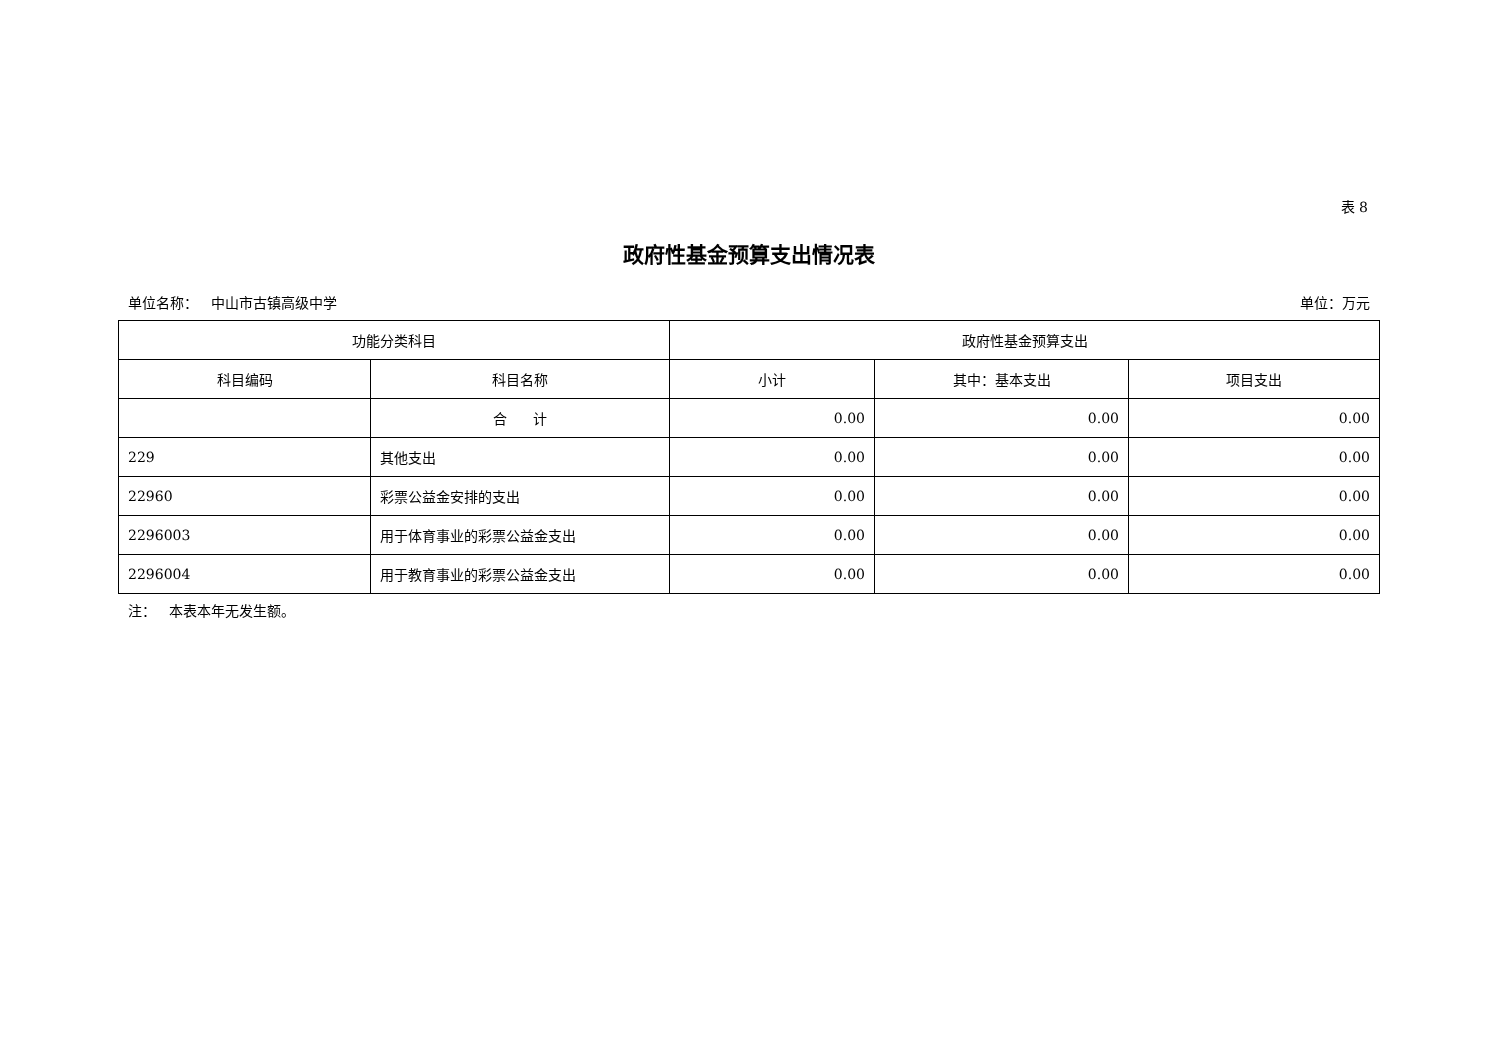表 8
政府性基金预算支出情况表
单位名称： 中山市古镇高级中学 单位：万元
| 功能分类科目 | | 政府性基金预算支出 | | |
| --- | --- | --- | --- | --- |
| 科目编码 | 科目名称 | 小计 | 其中：基本支出 | 项目支出 |
| | 合 计 | 0.00 | 0.00 | 0.00 |
| 229 | 其他支出 | 0.00 | 0.00 | 0.00 |
| 22960 | 彩票公益金安排的支出 | 0.00 | 0.00 | 0.00 |
| 2296003 | 用于体育事业的彩票公益金支出 | 0.00 | 0.00 | 0.00 |
| 2296004 | 用于教育事业的彩票公益金支出 | 0.00 | 0.00 | 0.00 |
注： 本表本年无发生额。